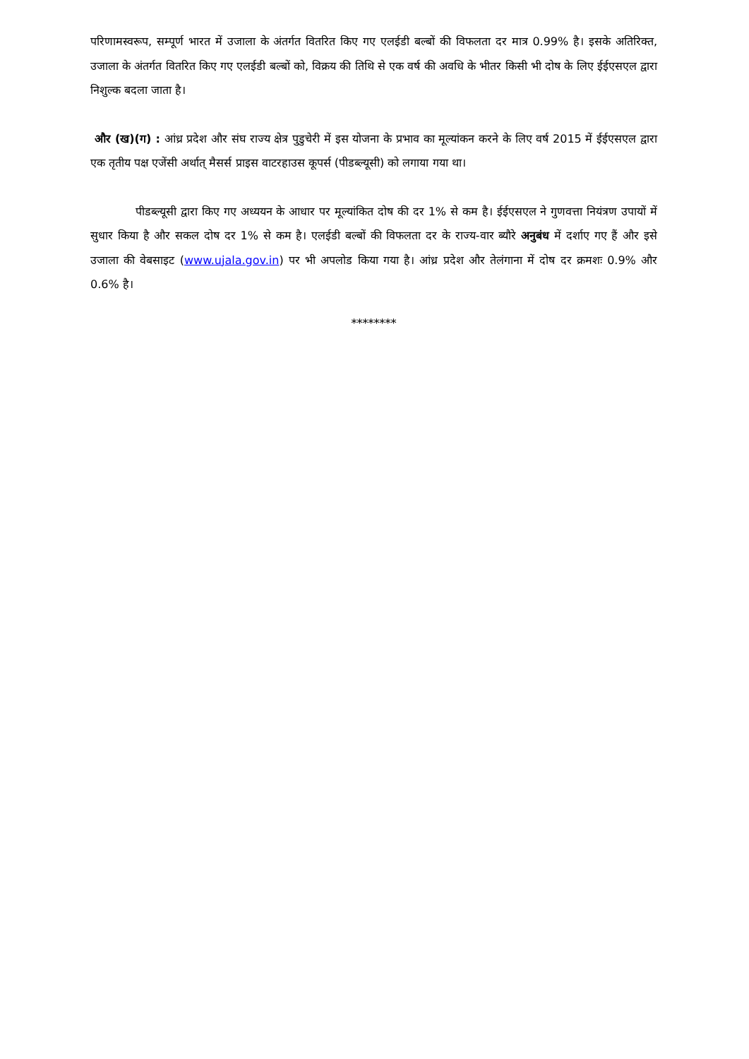परिणामस्वरूप, सम्पूर्ण भारत में उजाला के अंतर्गत वितरित किए गए एलईडी बल्बों की विफलता दर मात्र 0.99% है। इसके अतिरिक्त, उजाला के अंतर्गत वितरित किए गए एलईडी बल्बों को, विक्रय की तिथि से एक वर्ष की अवधि के भीतर किसी भी दोष के लिए ईईएसएल द्वारा निशुल्क बदला जाता है।
और (ख)(ग) : आंध्र प्रदेश और संघ राज्य क्षेत्र पुडुचेरी में इस योजना के प्रभाव का मूल्यांकन करने के लिए वर्ष 2015 में ईईएसएल द्वारा एक तृतीय पक्ष एजेंसी अर्थात् मैसर्स प्राइस वाटरहाउस कूपर्स (पीडब्ल्यूसी) को लगाया गया था।
पीडब्ल्यूसी द्वारा किए गए अध्ययन के आधार पर मूल्यांकित दोष की दर 1% से कम है। ईईएसएल ने गुणवत्ता नियंत्रण उपायों में सुधार किया है और सकल दोष दर 1% से कम है। एलईडी बल्बों की विफलता दर के राज्य-वार ब्यौरे अनुबंध में दर्शाए गए हैं और इसे उजाला की वेबसाइट (www.ujala.gov.in) पर भी अपलोड किया गया है। आंध्र प्रदेश और तेलंगाना में दोष दर क्रमशः 0.9% और 0.6% है।
********